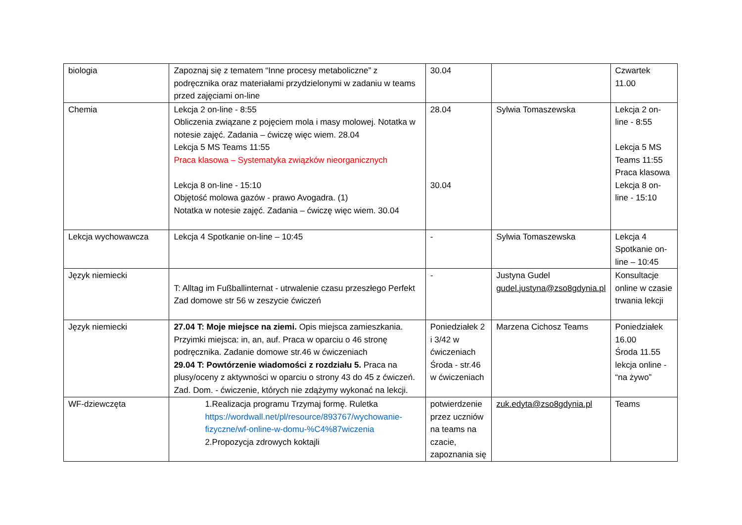| biologia | Zapoznaj się z tematem “Inne procesy metaboliczne” z podręcznika oraz materiałami przydzielonymi w zadaniu w teams przed zajęciami on-line | 30.04 | | Czwartek 11.00 |
| Chemia | Lekcja 2 on-line - 8:55 Obliczenia związane z pojęciem mola i masy molowej. Notatka w notesie zajęć. Zadania – ćwiczę więc wiem. 28.04 Lekcja 5 MS Teams 11:55 Praca klasowa – Systematyka związków nieorganicznych Lekcja 8 on-line - 15:10 Objętość molowa gazów - prawo Avogadra. (1) Notatka w notesie zajęć. Zadania – ćwiczę więc wiem. 30.04 | 28.04 30.04 | Sylwia Tomaszewska | Lekcja 2 on-line - 8:55 Lekcja 5 MS Teams 11:55 Praca klasowa Lekcja 8 on-line - 15:10 |
| Lekcja wychowawcza | Lekcja 4 Spotkanie on-line – 10:45 | - | Sylwia Tomaszewska | Lekcja 4 Spotkanie on-line – 10:45 |
| Język niemiecki | T: Alltag im Fußballinternat - utrwalenie czasu przeszłego Perfekt Zad domowe str 56 w zeszycie ćwiczeń | - | Justyna Gudel gudel.justyna@zso8gdynia.pl | Konsultacje online w czasie trwania lekcji |
| Język niemiecki | 27.04 T: Moje miejsce na ziemi. Opis miejsca zamieszkania. Przyimki miejsca: in, an, auf. Praca w oparciu o 46 stronę podręcznika. Zadanie domowe str.46 w ćwiczeniach 29.04 T: Powtórzenie wiadomości z rozdziału 5. Praca na plusy/oceny z aktywności w oparciu o strony 43 do 45 z ćwiczeń. Zad. Dom. - ćwiczenie, których nie zdążymy wykonać na lekcji. | Poniedziałek 2 i 3/42 w ćwiczeniach Środa - str.46 w ćwiczeniach | Marzena Cichosz Teams | Poniedziałek 16.00 Środa 11.55 lekcja online - “na żywo” |
| WF-dziewczęta | 1.Realizacja programu Trzymaj formę. Ruletka https://wordwall.net/pl/resource/893767/wychowanie-fizyczne/wf-online-w-domu-%C4%87wiczenia 2.Propozycja zdrowych koktajli | potwierdzenie przez uczniów na teams na czacie, zapoznania się | zuk.edyta@zso8gdynia.pl | Teams |